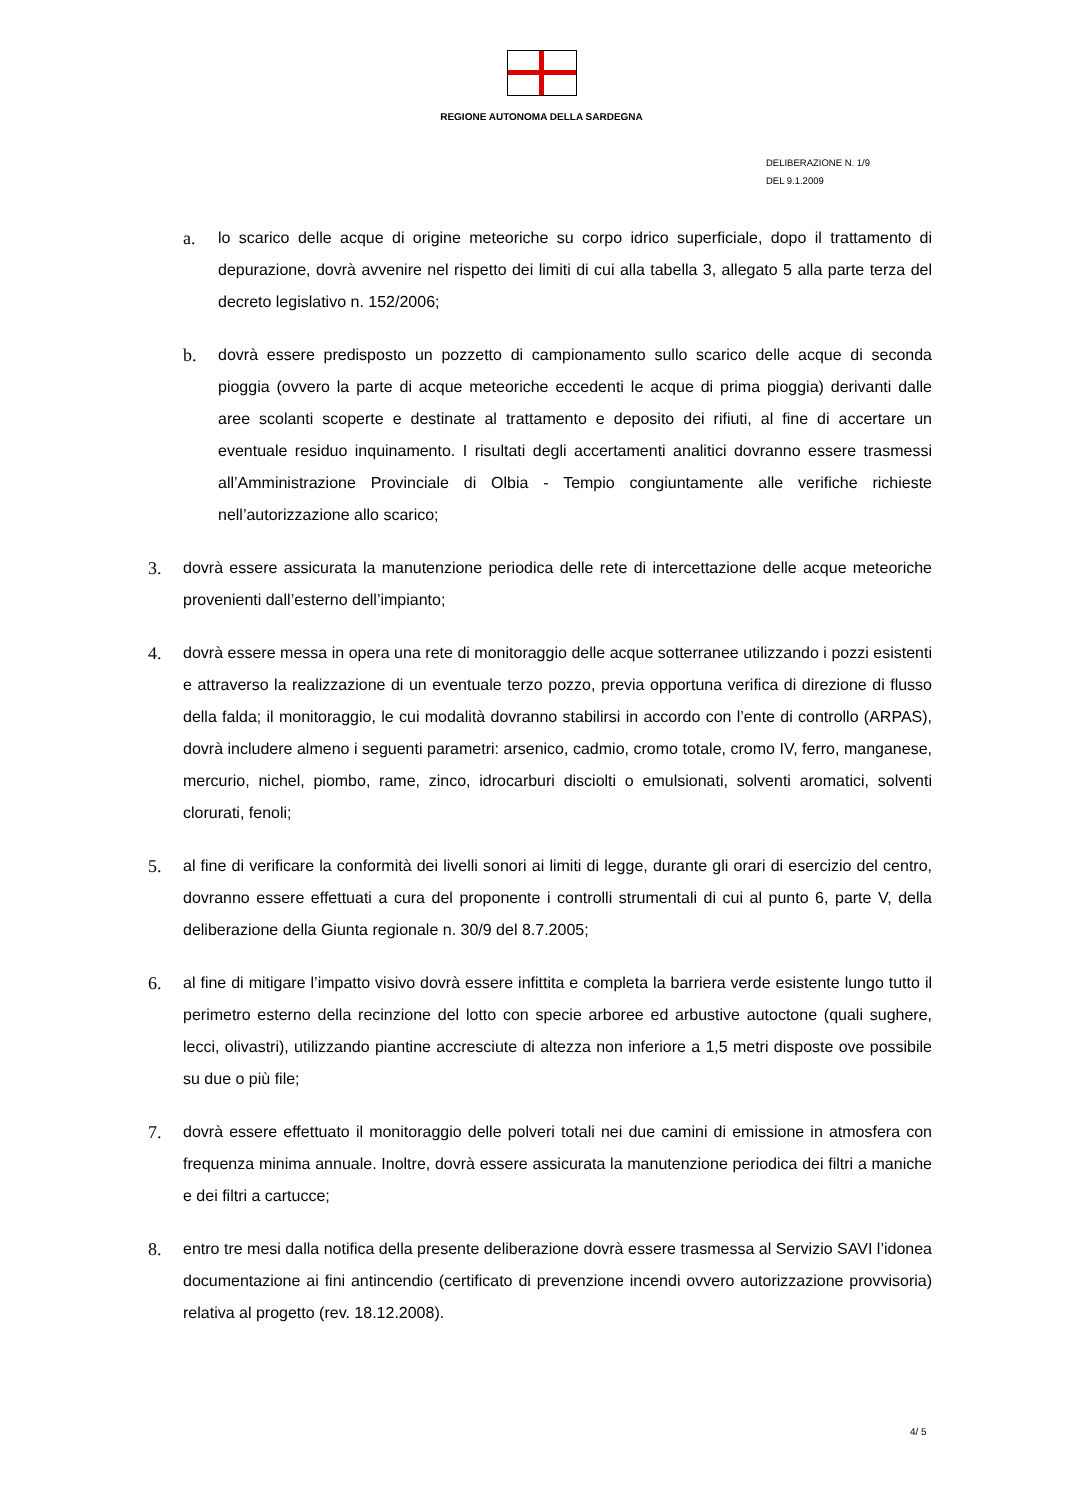REGIONE AUTONOMA DELLA SARDEGNA
DELIBERAZIONE N. 1/9
DEL 9.1.2009
a. lo scarico delle acque di origine meteoriche su corpo idrico superficiale, dopo il trattamento di depurazione, dovrà avvenire nel rispetto dei limiti di cui alla tabella 3, allegato 5 alla parte terza del decreto legislativo n. 152/2006;
b. dovrà essere predisposto un pozzetto di campionamento sullo scarico delle acque di seconda pioggia (ovvero la parte di acque meteoriche eccedenti le acque di prima pioggia) derivanti dalle aree scolanti scoperte e destinate al trattamento e deposito dei rifiuti, al fine di accertare un eventuale residuo inquinamento. I risultati degli accertamenti analitici dovranno essere trasmessi all’Amministrazione Provinciale di Olbia - Tempio congiuntamente alle verifiche richieste nell’autorizzazione allo scarico;
3. dovrà essere assicurata la manutenzione periodica delle rete di intercettazione delle acque meteoriche provenienti dall’esterno dell’impianto;
4. dovrà essere messa in opera una rete di monitoraggio delle acque sotterranee utilizzando i pozzi esistenti e attraverso la realizzazione di un eventuale terzo pozzo, previa opportuna verifica di direzione di flusso della falda; il monitoraggio, le cui modalità dovranno stabilirsi in accordo con l’ente di controllo (ARPAS), dovrà includere almeno i seguenti parametri: arsenico, cadmio, cromo totale, cromo IV, ferro, manganese, mercurio, nichel, piombo, rame, zinco, idrocarburi disciolti o emulsionati, solventi aromatici, solventi clorurati, fenoli;
5. al fine di verificare la conformità dei livelli sonori ai limiti di legge, durante gli orari di esercizio del centro, dovranno essere effettuati a cura del proponente i controlli strumentali di cui al punto 6, parte V, della deliberazione della Giunta regionale n. 30/9 del 8.7.2005;
6. al fine di mitigare l’impatto visivo dovrà essere infittita e completa la barriera verde esistente lungo tutto il perimetro esterno della recinzione del lotto con specie arboree ed arbustive autoctone (quali sughere, lecci, olivastri), utilizzando piantine accresciute di altezza non inferiore a 1,5 metri disposte ove possibile su due o più file;
7. dovrà essere effettuato il monitoraggio delle polveri totali nei due camini di emissione in atmosfera con frequenza minima annuale. Inoltre, dovrà essere assicurata la manutenzione periodica dei filtri a maniche e dei filtri a cartucce;
8. entro tre mesi dalla notifica della presente deliberazione dovrà essere trasmessa al Servizio SAVI l’idonea documentazione ai fini antincendio (certificato di prevenzione incendi ovvero autorizzazione provvisoria) relativa al progetto (rev. 18.12.2008).
4/ 5